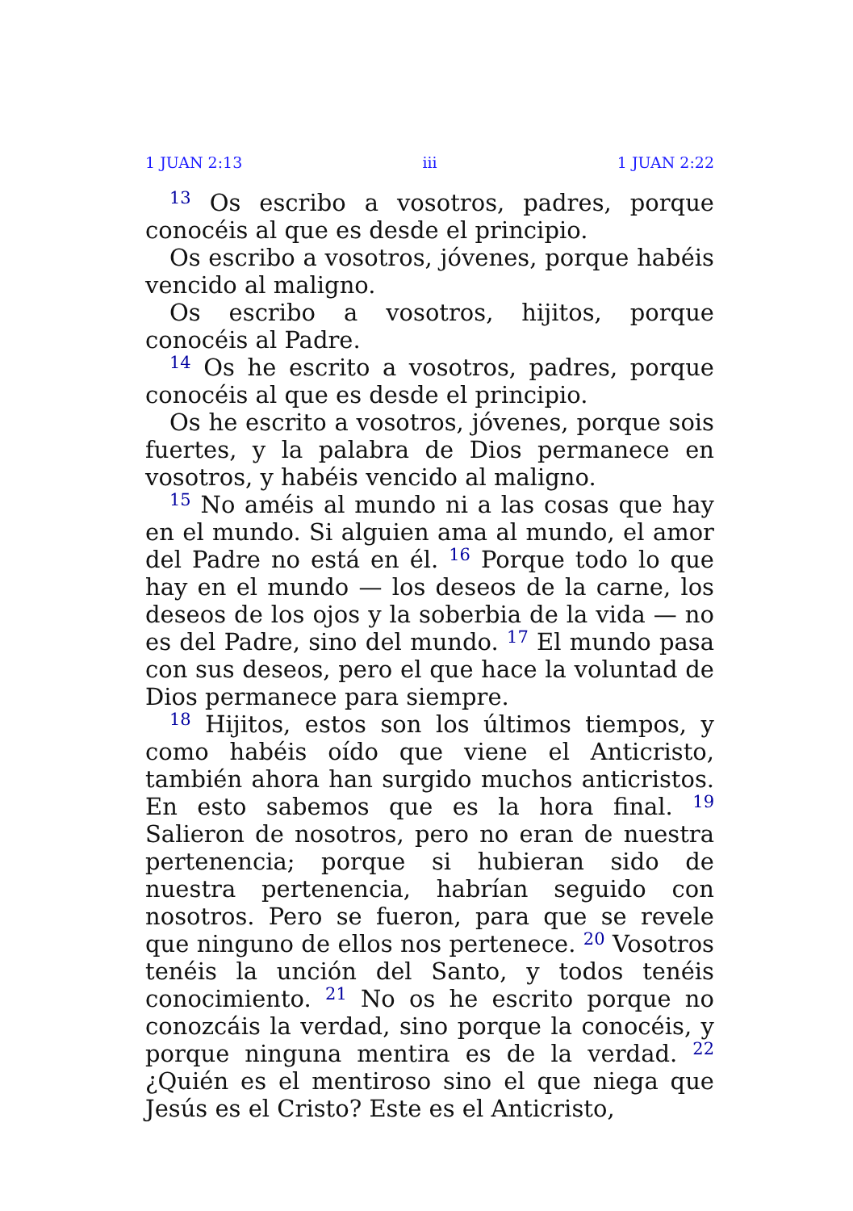1 JUAN 2:13 iii 1 JUAN 2:22
<sup>13</sup> Os escribo a vosotros, padres, porque conocéis al que es desde el principio.
Os escribo a vosotros, jóvenes, porque habéis vencido al maligno.
Os escribo a vosotros, hijitos, porque conocéis al Padre.
<sup>14</sup> Os he escrito a vosotros, padres, porque conocéis al que es desde el principio.
Os he escrito a vosotros, jóvenes, porque sois fuertes, y la palabra de Dios permanece en vosotros, y habéis vencido al maligno.
<sup>15</sup> No améis al mundo ni a las cosas que hay en el mundo. Si alguien ama al mundo, el amor del Padre no está en él. <sup>16</sup> Porque todo lo que hay en el mundo — los deseos de la carne, los deseos de los ojos y la soberbia de la vida — no es del Padre, sino del mundo. <sup>17</sup> El mundo pasa con sus deseos, pero el que hace la voluntad de Dios permanece para siempre.
<sup>18</sup> Hijitos, estos son los últimos tiempos, y como habéis oído que viene el Anticristo, también ahora han surgido muchos anticristos. En esto sabemos que es la hora final. <sup>19</sup> Salieron de nosotros, pero no eran de nuestra pertenencia; porque si hubieran sido de nuestra pertenencia, habrían seguido con nosotros. Pero se fueron, para que se revele que ninguno de ellos nos pertenece. <sup>20</sup> Vosotros tenéis la unción del Santo, y todos tenéis conocimiento. <sup>21</sup> No os he escrito porque no conozcáis la verdad, sino porque la conocéis, y porque ninguna mentira es de la verdad. <sup>22</sup> ¿Quién es el mentiroso sino el que niega que Jesús es el Cristo? Este es el Anticristo,